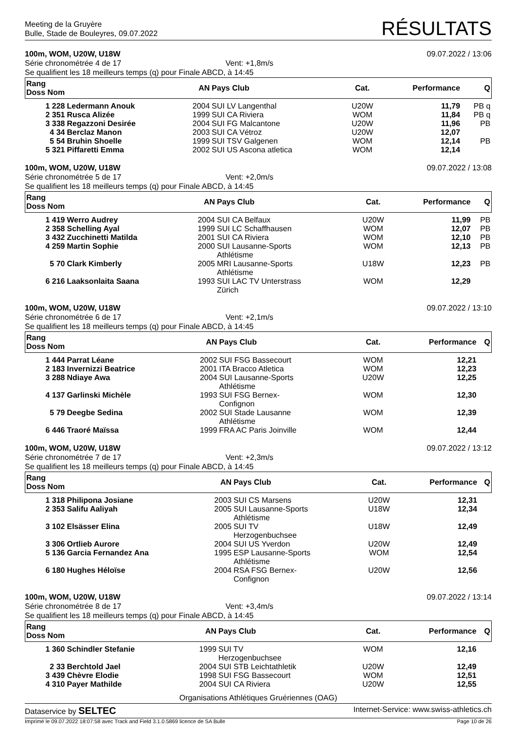Meeting de la Gruyère
Bulle, Stade de Bouleyres, 09.07.2022
RÉSULTATS
100m, WOM, U20W, U18W 09.07.2022 / 13:06
Série chronométrée 4 de 17 Vent: +1,8m/s
Se qualifient les 18 meilleurs temps (q) pour Finale ABCD, à 14:45
| Rang Doss Nom | | AN | Pays Club | Cat. | Performance | Q |
| --- | --- | --- | --- | --- | --- | --- |
| 1 228 | Ledermann Anouk | 2004 | SUI LV Langenthal | U20W | 11,79 | PB q |
| 2 351 | Rusca Alizée | 1999 | SUI CA Riviera | WOM | 11,84 | PB q |
| 3 338 | Regazzoni Desirée | 2004 | SUI FG Malcantone | U20W | 11,96 | PB |
| 4 34 | Berclaz Manon | 2003 | SUI CA Vétroz | U20W | 12,07 | |
| 5 54 | Bruhin Shoelle | 1999 | SUI TSV Galgenen | WOM | 12,14 | PB |
| 5 321 | Piffaretti Emma | 2002 | SUI US Ascona atletica | WOM | 12,14 | |
100m, WOM, U20W, U18W 09.07.2022 / 13:08
Série chronométrée 5 de 17 Vent: +2,0m/s
Se qualifient les 18 meilleurs temps (q) pour Finale ABCD, à 14:45
| Rang Doss Nom | | AN | Pays Club | Cat. | Performance | Q |
| --- | --- | --- | --- | --- | --- | --- |
| 1 419 | Werro Audrey | 2004 | SUI CA Belfaux | U20W | 11,99 | PB |
| 2 358 | Schelling Ayal | 1999 | SUI LC Schaffhausen | WOM | 12,07 | PB |
| 3 432 | Zucchinetti Matilda | 2001 | SUI CA Riviera | WOM | 12,10 | PB |
| 4 259 | Martin Sophie | 2000 | SUI Lausanne-Sports Athlétisme | WOM | 12,13 | PB |
| 5 70 | Clark Kimberly | 2005 | MRI Lausanne-Sports Athlétisme | U18W | 12,23 | PB |
| 6 216 | Laaksonlaita Saana | 1993 | SUI LAC TV Unterstrass Zürich | WOM | 12,29 | |
100m, WOM, U20W, U18W 09.07.2022 / 13:10
Série chronométrée 6 de 17 Vent: +2,1m/s
Se qualifient les 18 meilleurs temps (q) pour Finale ABCD, à 14:45
| Rang Doss Nom | | AN | Pays Club | Cat. | Performance | Q |
| --- | --- | --- | --- | --- | --- | --- |
| 1 444 | Parrat Léane | 2002 | SUI FSG Bassecourt | WOM | 12,21 | |
| 2 183 | Invernizzi Beatrice | 2001 | ITA Bracco Atletica | WOM | 12,23 | |
| 3 288 | Ndiaye Awa | 2004 | SUI Lausanne-Sports Athlétisme | U20W | 12,25 | |
| 4 137 | Garlinski Michèle | 1993 | SUI FSG Bernex- Confignon | WOM | 12,30 | |
| 5 79 | Deegbe Sedina | 2002 | SUI Stade Lausanne Athlétisme | WOM | 12,39 | |
| 6 446 | Traoré Maïssa | 1999 | FRA AC Paris Joinville | WOM | 12,44 | |
100m, WOM, U20W, U18W 09.07.2022 / 13:12
Série chronométrée 7 de 17 Vent: +2,3m/s
Se qualifient les 18 meilleurs temps (q) pour Finale ABCD, à 14:45
| Rang Doss Nom | | AN | Pays Club | Cat. | Performance | Q |
| --- | --- | --- | --- | --- | --- | --- |
| 1 318 | Philipona Josiane | 2003 | SUI CS Marsens | U20W | 12,31 | |
| 2 353 | Salifu Aaliyah | 2005 | SUI Lausanne-Sports Athlétisme | U18W | 12,34 | |
| 3 102 | Elsässer Elina | 2005 | SUI TV Herzogenbuchsee | U18W | 12,49 | |
| 3 306 | Ortlieb Aurore | 2004 | SUI US Yverdon | U20W | 12,49 | |
| 5 136 | Garcia Fernandez Ana | 1995 | ESP Lausanne-Sports Athlétisme | WOM | 12,54 | |
| 6 180 | Hughes Héloïse | 2004 | RSA FSG Bernex- Confignon | U20W | 12,56 | |
100m, WOM, U20W, U18W 09.07.2022 / 13:14
Série chronométrée 8 de 17 Vent: +3,4m/s
Se qualifient les 18 meilleurs temps (q) pour Finale ABCD, à 14:45
| Rang Doss Nom | | AN | Pays Club | Cat. | Performance | Q |
| --- | --- | --- | --- | --- | --- | --- |
| 1 360 | Schindler Stefanie | 1999 | SUI TV Herzogenbuchsee | WOM | 12,16 | |
| 2 33 | Berchtold Jael | 2004 | SUI STB Leichtathletik | U20W | 12,49 | |
| 3 439 | Chèvre Elodie | 1998 | SUI FSG Bassecourt | WOM | 12,51 | |
| 4 310 | Payer Mathilde | 2004 | SUI CA Riviera | U20W | 12,55 | |
Organisations Athlétiques Gruériennes (OAG)
Dataservice by SELTEC Internet-Service: www.swiss-athletics.ch
Imprimé le 09.07.2022 18:07:58 avec Track and Field 3.1.0.5869 licence de SA Bulle Page 10 de 26